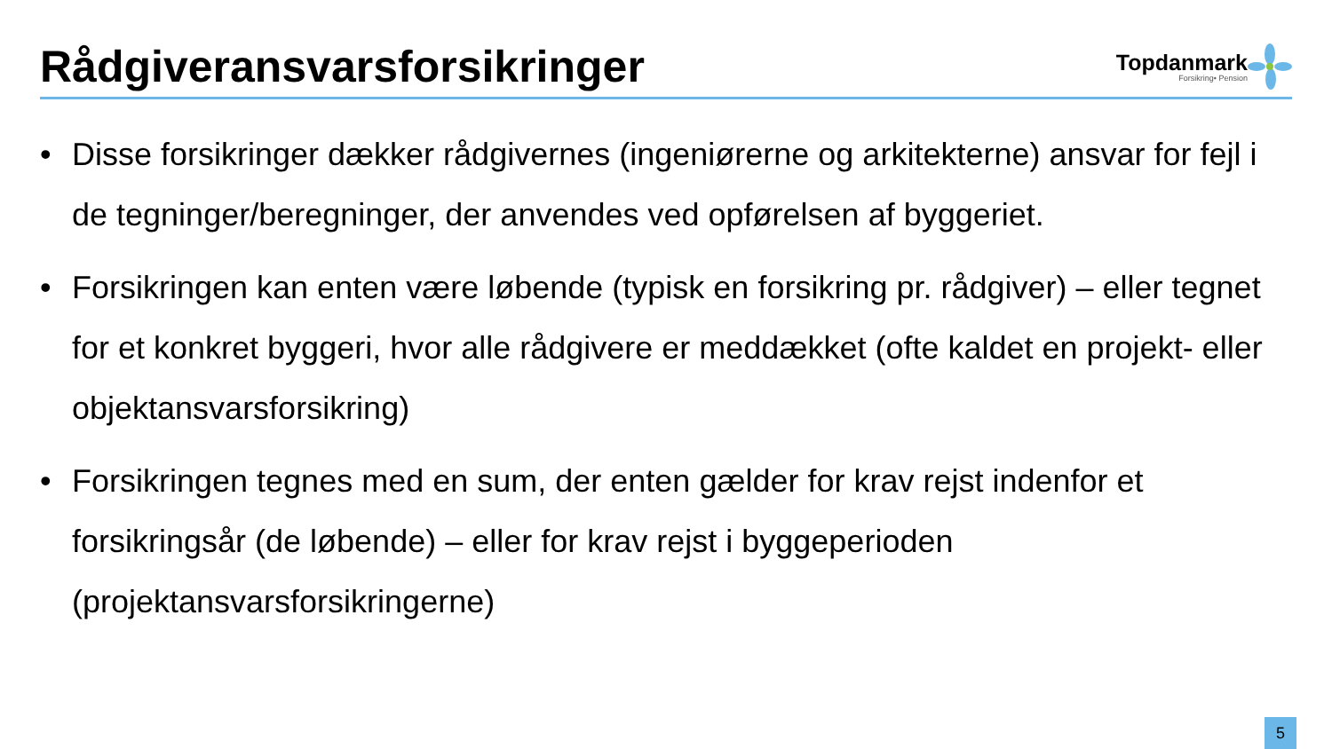Rådgiveransvarsforsikringer
Topdanmark
Forsikring• Pension
• Disse forsikringer dækker rådgivernes (ingeniørerne og arkitekterne) ansvar for fejl i de tegninger/beregninger, der anvendes ved opførelsen af byggeriet.
• Forsikringen kan enten være løbende (typisk en forsikring pr. rådgiver) – eller tegnet for et konkret byggeri, hvor alle rådgivere er meddækket (ofte kaldet en projekt- eller objektansvarsforsikring)
• Forsikringen tegnes med en sum, der enten gælder for krav rejst indenfor et forsikringsår (de løbende) – eller for krav rejst i byggeperioden (projektansvarsforsikringerne)
5